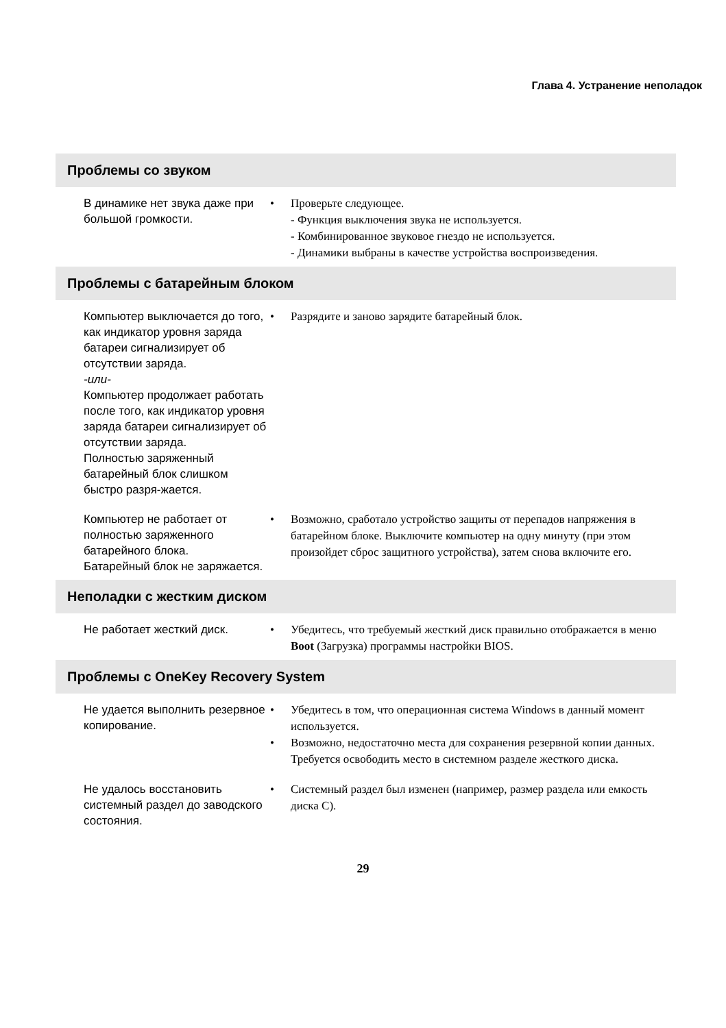Глава 4. Устранение неполадок
Проблемы со звуком
| В динамике нет звука даже при большой громкости. | • Проверьте следующее. - Функция выключения звука не используется. - Комбинированное звуковое гнездо не используется. - Динамики выбраны в качестве устройства воспроизведения. |
Проблемы с батарейным блоком
| Компьютер выключается до того, как индикатор уровня заряда батареи сигнализирует об отсутствии заряда. -или- Компьютер продолжает работать после того, как индикатор уровня заряда батареи сигнализирует об отсутствии заряда. Полностью заряженный батарейный блок слишком быстро разря-жается. | • Разрядите и заново зарядите батарейный блок. |
| Компьютер не работает от полностью заряженного батарейного блока. Батарейный блок не заряжается. | • Возможно, сработало устройство защиты от перепадов напряжения в батарейном блоке. Выключите компьютер на одну минуту (при этом произойдет сброс защитного устройства), затем снова включите его. |
Неполадки с жестким диском
| Не работает жесткий диск. | • Убедитесь, что требуемый жесткий диск правильно отображается в меню Boot (Загрузка) программы настройки BIOS. |
Проблемы с OneKey Recovery System
| Не удается выполнить резервное копирование. | • Убедитесь в том, что операционная система Windows в данный момент используется. • Возможно, недостаточно места для сохранения резервной копии данных. Требуется освободить место в системном разделе жесткого диска. |
| Не удалось восстановить системный раздел до заводского состояния. | • Системный раздел был изменен (например, размер раздела или емкость диска C). |
29